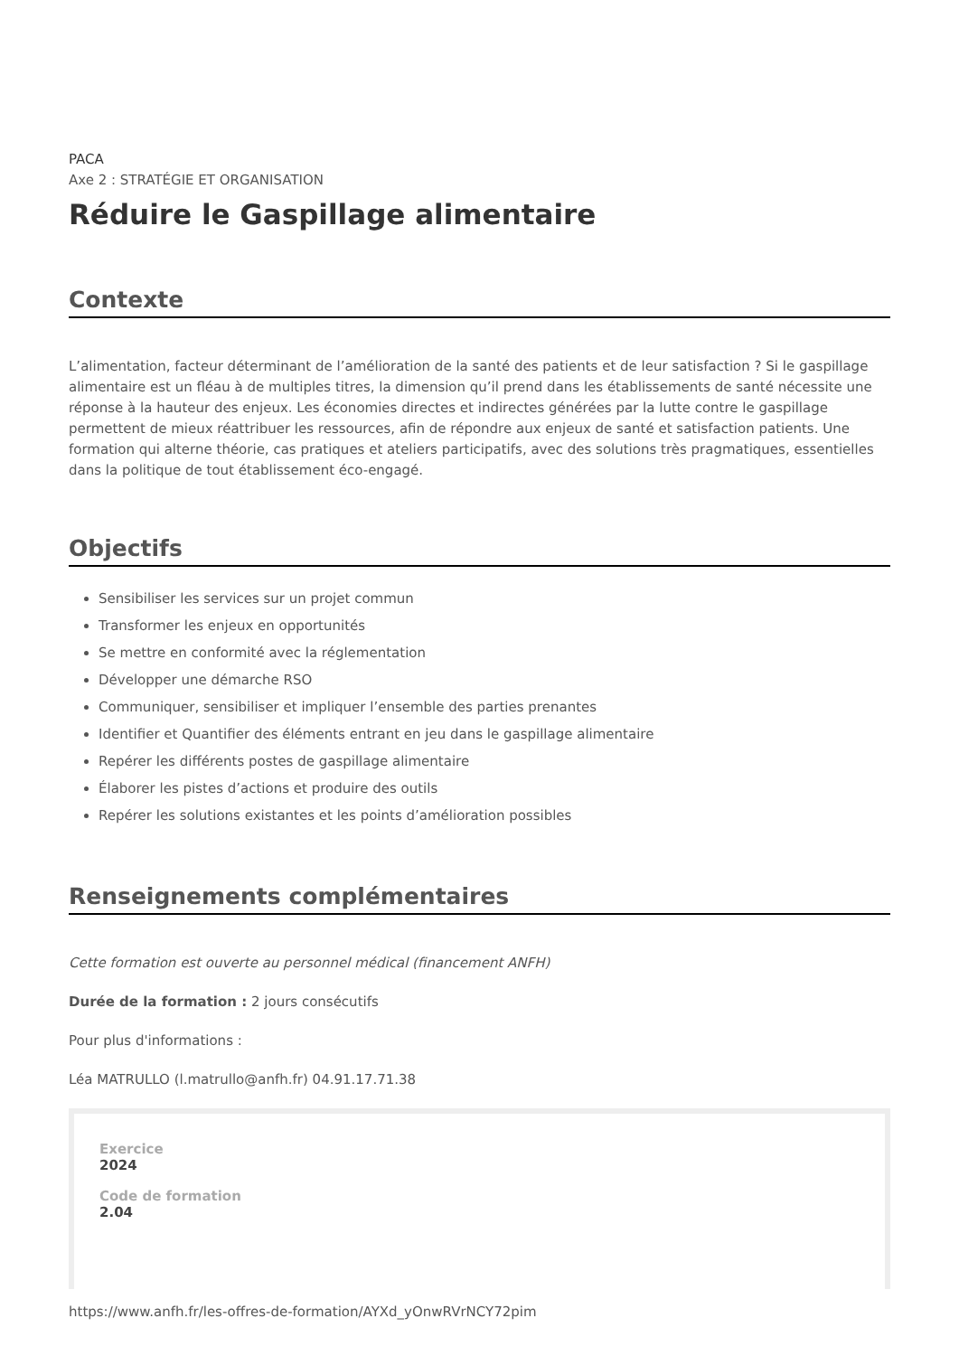PACA
Axe 2 : STRATÉGIE ET ORGANISATION
Réduire le Gaspillage alimentaire
Contexte
L’alimentation, facteur déterminant de l’amélioration de la santé des patients et de leur satisfaction ? Si le gaspillage alimentaire est un fléau à de multiples titres, la dimension qu’il prend dans les établissements de santé nécessite une réponse à la hauteur des enjeux. Les économies directes et indirectes générées par la lutte contre le gaspillage permettent de mieux réattribuer les ressources, afin de répondre aux enjeux de santé et satisfaction patients. Une formation qui alterne théorie, cas pratiques et ateliers participatifs, avec des solutions très pragmatiques, essentielles dans la politique de tout établissement éco-engagé.
Objectifs
Sensibiliser les services sur un projet commun
Transformer les enjeux en opportunités
Se mettre en conformité avec la réglementation
Développer une démarche RSO
Communiquer, sensibiliser et impliquer l’ensemble des parties prenantes
Identifier et Quantifier des éléments entrant en jeu dans le gaspillage alimentaire
Repérer les différents postes de gaspillage alimentaire
Élaborer les pistes d’actions et produire des outils
Repérer les solutions existantes et les points d’amélioration possibles
Renseignements complémentaires
Cette formation est ouverte au personnel médical (financement ANFH)
Durée de la formation : 2 jours consécutifs
Pour plus d'informations :
Léa MATRULLO (l.matrullo@anfh.fr) 04.91.17.71.38
Exercice
2024
Code de formation
2.04
https://www.anfh.fr/les-offres-de-formation/AYXd_yOnwRVrNCY72pim